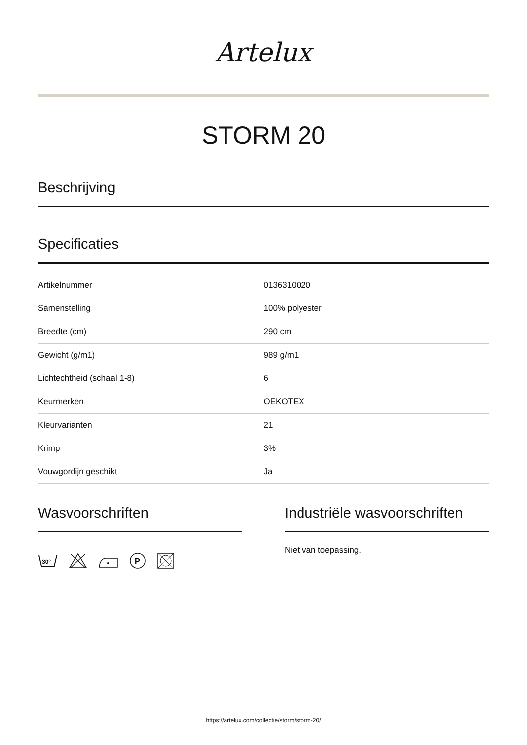Artelux
STORM 20
Beschrijving
Specificaties
| Artikelnummer | 0136310020 |
| Samenstelling | 100% polyester |
| Breedte (cm) | 290 cm |
| Gewicht (g/m1) | 989 g/m1 |
| Lichtechtheid (schaal 1-8) | 6 |
| Keurmerken | OEKOTEX |
| Kleurvarianten | 21 |
| Krimp | 3% |
| Vouwgordijn geschikt | Ja |
Wasvoorschriften
30°
P
Industriële wasvoorschriften
Niet van toepassing.
https://artelux.com/collectie/storm/storm-20/